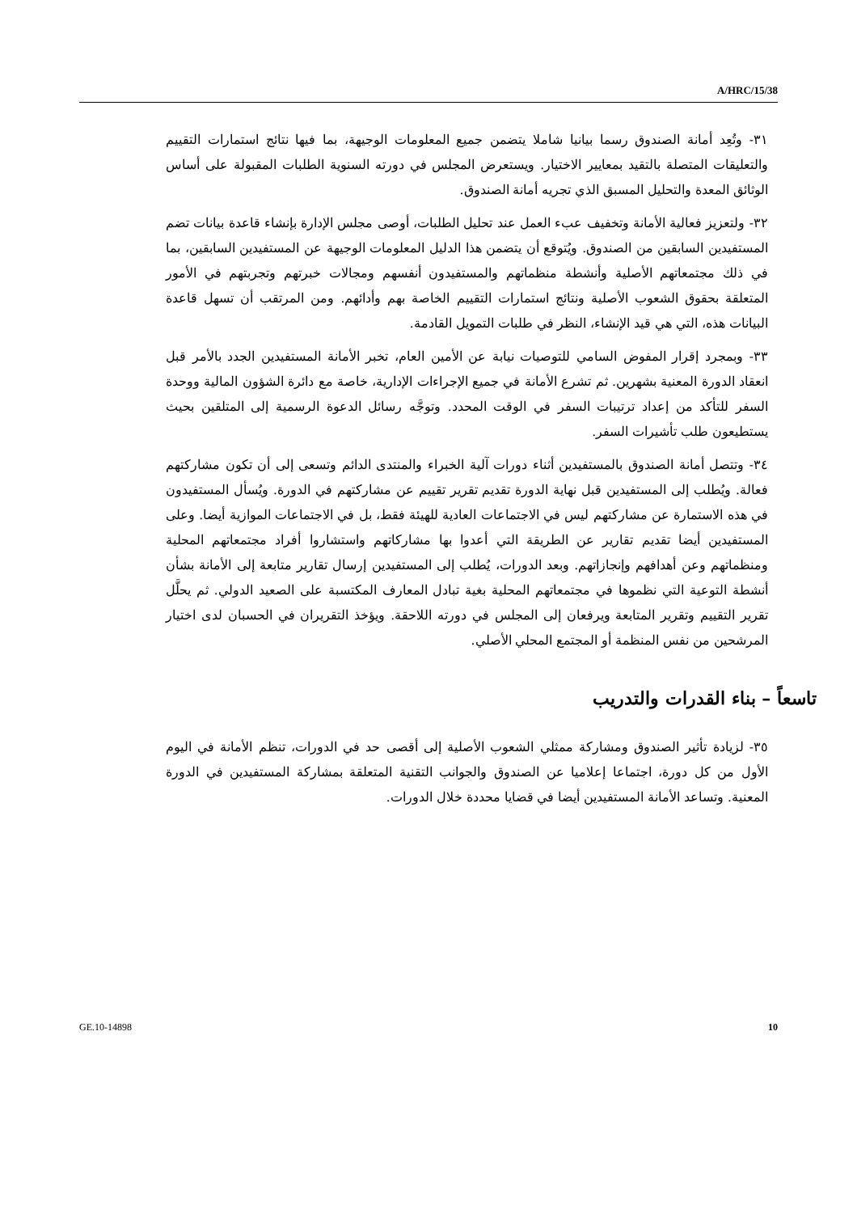A/HRC/15/38
٣١- وتُعِد أمانة الصندوق رسما بيانيا شاملا يتضمن جميع المعلومات الوجيهة، بما فيها نتائج استمارات التقييم والتعليقات المتصلة بالتقيد بمعايير الاختيار. ويستعرض المجلس في دورته السنوية الطلبات المقبولة على أساس الوثائق المعدة والتحليل المسبق الذي تجريه أمانة الصندوق.
٣٢- ولتعزيز فعالية الأمانة وتخفيف عبء العمل عند تحليل الطلبات، أوصى مجلس الإدارة بإنشاء قاعدة بيانات تضم المستفيدين السابقين من الصندوق. ويُتوقع أن يتضمن هذا الدليل المعلومات الوجيهة عن المستفيدين السابقين، بما في ذلك مجتمعاتهم الأصلية وأنشطة منظماتهم والمستفيدون أنفسهم ومجالات خبرتهم وتجربتهم في الأمور المتعلقة بحقوق الشعوب الأصلية ونتائج استمارات التقييم الخاصة بهم وأدائهم. ومن المرتقب أن تسهل قاعدة البيانات هذه، التي هي قيد الإنشاء، النظر في طلبات التمويل القادمة.
٣٣- وبمجرد إقرار المفوض السامي للتوصيات نيابة عن الأمين العام، تخبر الأمانة المستفيدين الجدد بالأمر قبل انعقاد الدورة المعنية بشهرين. ثم تشرع الأمانة في جميع الإجراءات الإدارية، خاصة مع دائرة الشؤون المالية ووحدة السفر للتأكد من إعداد ترتيبات السفر في الوقت المحدد. وتوجَّه رسائل الدعوة الرسمية إلى المتلقين بحيث يستطيعون طلب تأشيرات السفر.
٣٤- وتتصل أمانة الصندوق بالمستفيدين أثناء دورات آلية الخبراء والمنتدى الدائم وتسعى إلى أن تكون مشاركتهم فعالة. ويُطلب إلى المستفيدين قبل نهاية الدورة تقديم تقرير تقييم عن مشاركتهم في الدورة. ويُسأل المستفيدون في هذه الاستمارة عن مشاركتهم ليس في الاجتماعات العادية للهيئة فقط، بل في الاجتماعات الموازية أيضا. وعلى المستفيدين أيضا تقديم تقارير عن الطريقة التي أعدوا بها مشاركاتهم واستشاروا أفراد مجتمعاتهم المحلية ومنظماتهم وعن أهدافهم وإنجازاتهم. وبعد الدورات، يُطلب إلى المستفيدين إرسال تقارير متابعة إلى الأمانة بشأن أنشطة التوعية التي نظموها في مجتمعاتهم المحلية بغية تبادل المعارف المكتسبة على الصعيد الدولي. ثم يحلَّل تقرير التقييم وتقرير المتابعة ويرفعان إلى المجلس في دورته اللاحقة. ويؤخذ التقريران في الحسبان لدى اختيار المرشحين من نفس المنظمة أو المجتمع المحلي الأصلي.
تاسعاً – بناء القدرات والتدريب
٣٥- لزيادة تأثير الصندوق ومشاركة ممثلي الشعوب الأصلية إلى أقصى حد في الدورات، تنظم الأمانة في اليوم الأول من كل دورة، اجتماعا إعلاميا عن الصندوق والجوانب التقنية المتعلقة بمشاركة المستفيدين في الدورة المعنية. وتساعد الأمانة المستفيدين أيضا في قضايا محددة خلال الدورات.
GE.10-14898 10